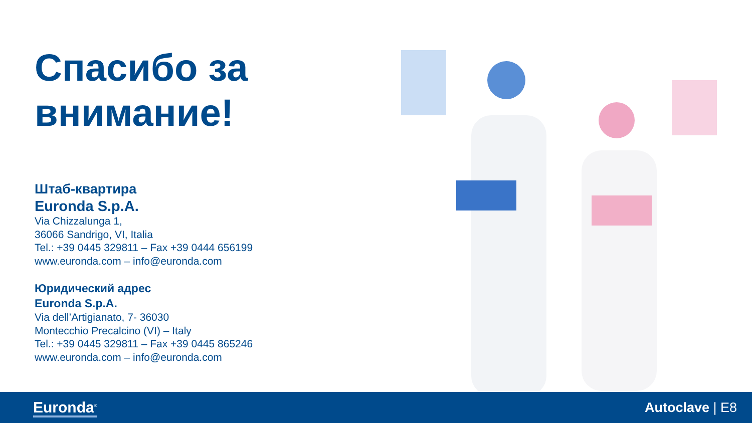Спасибо за внимание!
Штаб-квартира
Euronda S.p.A.
Via Chizzalunga 1,
36066 Sandrigo, VI, Italia
Tel.: +39 0445 329811 – Fax +39 0444 656199
www.euronda.com – info@euronda.com
Юридический адрес
Euronda S.p.A.
Via dell’Artigianato, 7- 36030
Montecchio Precalcino (VI) – Italy
Tel.: +39 0445 329811 – Fax +39 0445 865246
www.euronda.com – info@euronda.com
Euronda<sup>®</sup> Autoclave | E8